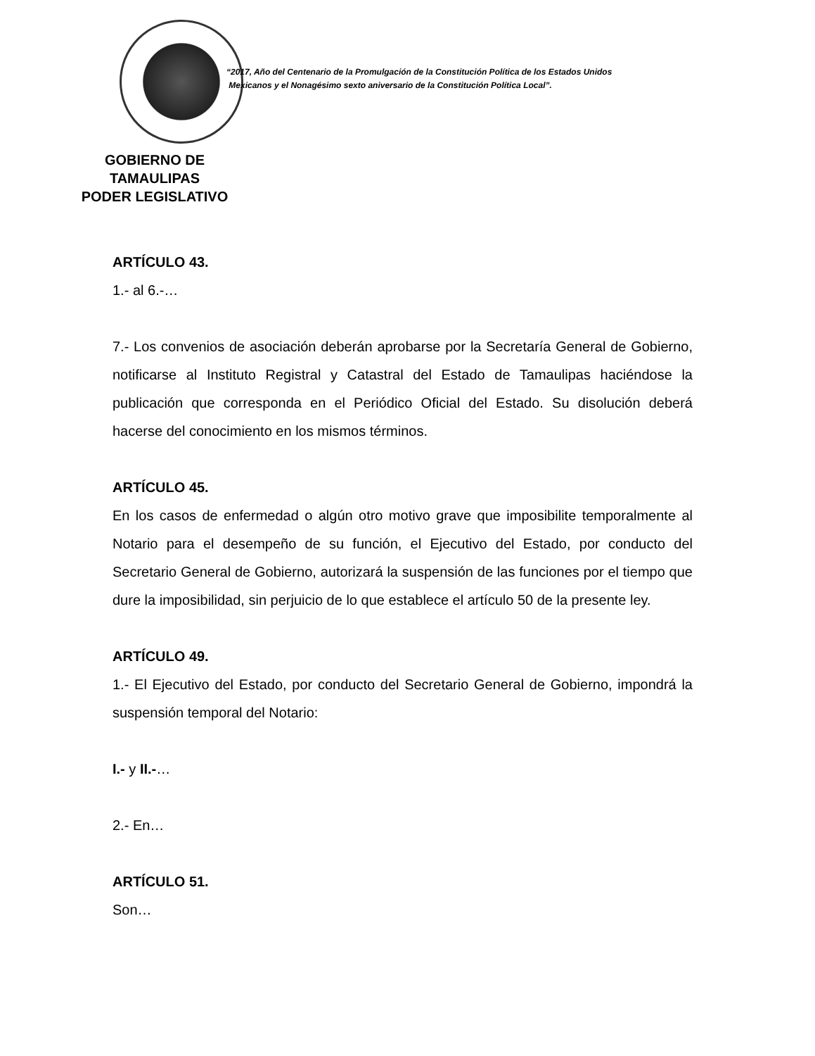GOBIERNO DE TAMAULIPAS
PODER LEGISLATIVO
“2017, Año del Centenario de la Promulgación de la Constitución Política de los Estados Unidos
Mexicanos y el Nonagésimo sexto aniversario de la Constitución Política Local”.
ARTÍCULO 43.
1.- al 6.-…
7.- Los convenios de asociación deberán aprobarse por la Secretaría General de Gobierno, notificarse al Instituto Registral y Catastral del Estado de Tamaulipas haciéndose la publicación que corresponda en el Periódico Oficial del Estado. Su disolución deberá hacerse del conocimiento en los mismos términos.
ARTÍCULO 45.
En los casos de enfermedad o algún otro motivo grave que imposibilite temporalmente al Notario para el desempeño de su función, el Ejecutivo del Estado, por conducto del Secretario General de Gobierno, autorizará la suspensión de las funciones por el tiempo que dure la imposibilidad, sin perjuicio de lo que establece el artículo 50 de la presente ley.
ARTÍCULO 49.
1.- El Ejecutivo del Estado, por conducto del Secretario General de Gobierno, impondrá la suspensión temporal del Notario:
I.- y II.-…
2.- En…
ARTÍCULO 51.
Son…